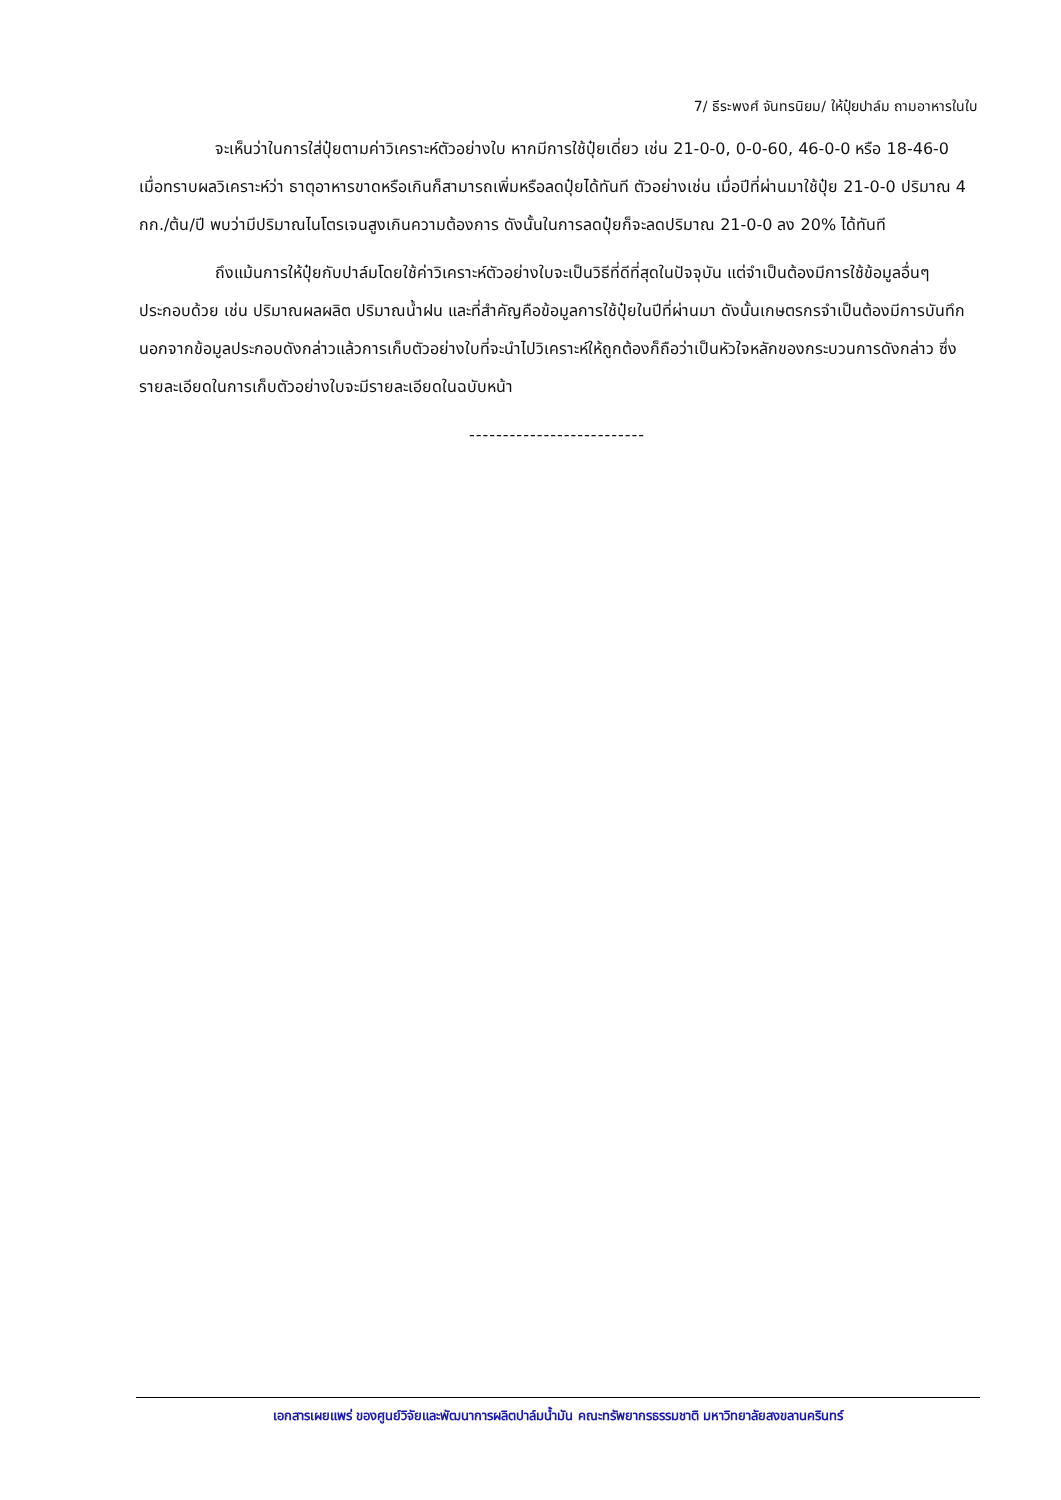7/ ธีระพงศ์ จันทรนิยม/ ให้ปุ๋ยปาล์ม ถามอาหารในใบ
จะเห็นว่าในการใส่ปุ๋ยตามค่าวิเคราะห์ตัวอย่างใบ หากมีการใช้ปุ๋ยเดี่ยว เช่น 21-0-0, 0-0-60, 46-0-0 หรือ 18-46-0 เมื่อทราบผลวิเคราะห์ว่า ธาตุอาหารขาดหรือเกินก็สามารถเพิ่มหรือลดปุ๋ยได้ทันที ตัวอย่างเช่น เมื่อปีที่ผ่านมาใช้ปุ๋ย 21-0-0 ปริมาณ 4 กก./ต้น/ปี พบว่ามีปริมาณไนโตรเจนสูงเกินความต้องการ ดังนั้นในการลดปุ๋ยก็จะลดปริมาณ 21-0-0 ลง 20% ได้ทันที
ถึงแม้นการให้ปุ๋ยกับปาล์มโดยใช้ค่าวิเคราะห์ตัวอย่างใบจะเป็นวิธีที่ดีที่สุดในปัจจุบัน แต่จำเป็นต้องมีการใช้ข้อมูลอื่นๆ ประกอบด้วย เช่น ปริมาณผลผลิต ปริมาณน้ำฝน และที่สำคัญคือข้อมูลการใช้ปุ๋ยในปีที่ผ่านมา ดังนั้นเกษตรกรจำเป็นต้องมีการบันทึก นอกจากข้อมูลประกอบดังกล่าวแล้วการเก็บตัวอย่างใบที่จะนำไปวิเคราะห์ให้ถูกต้องก็ถือว่าเป็นหัวใจหลักของกระบวนการดังกล่าว ซึ่งรายละเอียดในการเก็บตัวอย่างใบจะมีรายละเอียดในฉบับหน้า
--------------------------
เอกสารเผยแพร่ ของศูนย์วิจัยและพัฒนาการผลิตปาล์มน้ำมัน คณะทรัพยากรธรรมชาติ มหาวิทยาลัยสงขลานครินทร์